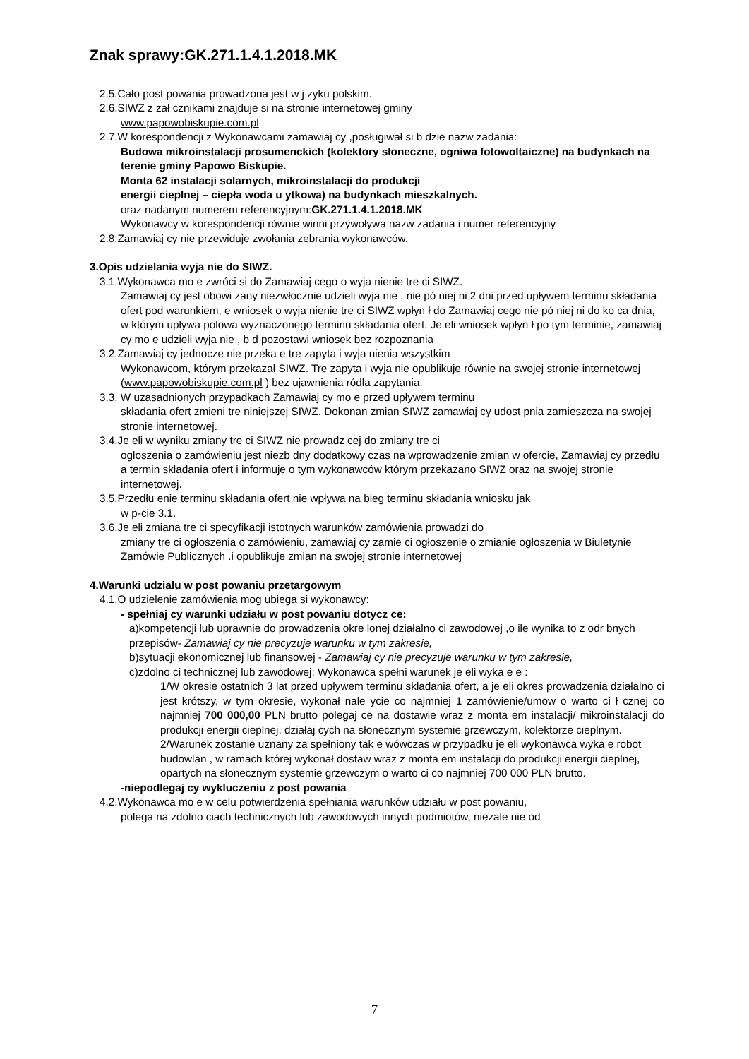Znak sprawy:GK.271.1.4.1.2018.MK
2.5.Cało post powania prowadzona jest w j zyku polskim.
2.6.SIWZ z zał cznikami znajduje si na stronie internetowej gminy
www.papowobiskupie.com.pl
2.7.W korespondencji z Wykonawcami zamawiaj cy ,posługiwał si b dzie nazw zadania:
Budowa mikroinstalacji prosumenckich (kolektory słoneczne, ogniwa fotowoltaiczne) na budynkach na terenie gminy Papowo Biskupie.
Monta 62 instalacji solarnych, mikroinstalacji do produkcji
energii cieplnej – ciepła woda u ytkowa) na budynkach mieszkalnych.
oraz nadanym numerem referencyjnym:GK.271.1.4.1.2018.MK
Wykonawcy w korespondencji równie winni przywoływa nazw zadania i numer referencyjny
2.8.Zamawiaj cy nie przewiduje zwołania zebrania wykonawców.
3.Opis udzielania wyja nie do SIWZ.
3.1.Wykonawca mo e zwróci si do Zamawiaj cego o wyja nienie tre ci SIWZ.
Zamawiaj cy jest obowi zany niezwłocznie udzieli wyja nie , nie pó niej ni 2 dni przed upływem terminu składania ofert pod warunkiem, e wniosek o wyja nienie tre ci SIWZ wpłyn ł do Zamawiaj cego nie pó niej ni do ko ca dnia, w którym upływa polowa wyznaczonego terminu składania ofert. Je eli wniosek wpłyn ł po tym terminie, zamawiaj cy mo e udzieli wyja nie , b d pozostawi wniosek bez rozpoznania
3.2.Zamawiaj cy jednocze nie przeka e tre zapyta i wyja nienia wszystkim
Wykonawcom, którym przekazał SIWZ. Tre zapyta i wyja nie opublikuje równie na swojej stronie internetowej (www.papowobiskupie.com.pl ) bez ujawnienia ródła zapytania.
3.3. W uzasadnionych przypadkach Zamawiaj cy mo e przed upływem terminu
składania ofert zmieni tre niniejszej SIWZ. Dokonan zmian SIWZ zamawiaj cy udost pnia zamieszcza na swojej stronie internetowej.
3.4.Je eli w wyniku zmiany tre ci SIWZ nie prowadz cej do zmiany tre ci
ogłoszenia o zamówieniu jest niezb dny dodatkowy czas na wprowadzenie zmian w ofercie, Zamawiaj cy przedłu a termin składania ofert i informuje o tym wykonawców którym przekazano SIWZ oraz na swojej stronie internetowej.
3.5.Przedłu enie terminu składania ofert nie wpływa na bieg terminu składania wniosku jak
w p-cie 3.1.
3.6.Je eli zmiana tre ci specyfikacji istotnych warunków zamówienia prowadzi do
zmiany tre ci ogłoszenia o zamówieniu, zamawiaj cy zamie ci ogłoszenie o zmianie ogłoszenia w Biuletynie Zamówie Publicznych .i opublikuje zmian na swojej stronie internetowej
4.Warunki udziału w post powaniu przetargowym
4.1.O udzielenie zamówienia mog ubiega si wykonawcy:
- spełniaj cy warunki udziału w post powaniu dotycz ce:
a)kompetencji lub uprawnie do prowadzenia okre lonej działalno ci zawodowej ,o ile wynika to z odr bnych przepisów- Zamawiaj cy nie precyzuje warunku w tym zakresie,
b)sytuacji ekonomicznej lub finansowej - Zamawiaj cy nie precyzuje warunku w tym zakresie,
c)zdolno ci technicznej lub zawodowej: Wykonawca spełni warunek je eli wyka e e :
1/W okresie ostatnich 3 lat przed upływem terminu składania ofert, a je eli okres prowadzenia działalno ci jest krótszy, w tym okresie, wykonał nale ycie co najmniej 1 zamówienie/umow o warto ci ł cznej co najmniej 700 000,00 PLN brutto polegaj ce na dostawie wraz z monta em instalacji/ mikroinstalacji do produkcji energii cieplnej, działaj cych na słonecznym systemie grzewczym, kolektorze cieplnym.
2/Warunek zostanie uznany za spełniony tak e wówczas w przypadku je eli wykonawca wyka e robot budowlan , w ramach której wykonał dostaw wraz z monta em instalacji do produkcji energii cieplnej, opartych na słonecznym systemie grzewczym o warto ci co najmniej 700 000 PLN brutto.
-niepodlegaj cy wykluczeniu z post powania
4.2.Wykonawca mo e w celu potwierdzenia spełniania warunków udziału w post powaniu,
polega na zdolno ciach technicznych lub zawodowych innych podmiotów, niezale nie od
7